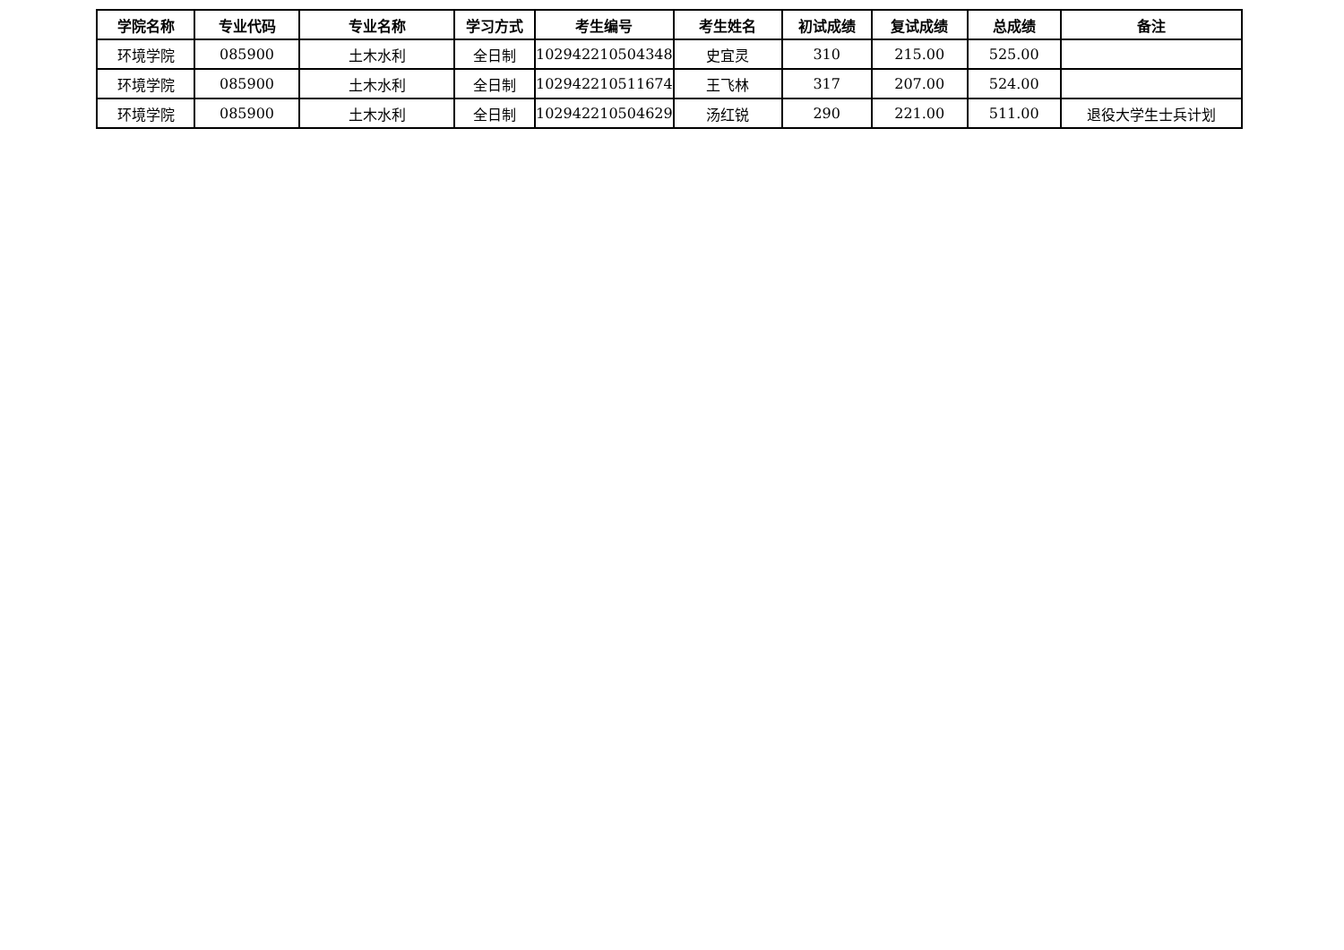| 学院名称 | 专业代码 | 专业名称 | 学习方式 | 考生编号 | 考生姓名 | 初试成绩 | 复试成绩 | 总成绩 | 备注 |
| --- | --- | --- | --- | --- | --- | --- | --- | --- | --- |
| 环境学院 | 085900 | 土木水利 | 全日制 | 102942210504348 | 史宜灵 | 310 | 215.00 | 525.00 | |
| 环境学院 | 085900 | 土木水利 | 全日制 | 102942210511674 | 王飞林 | 317 | 207.00 | 524.00 | |
| 环境学院 | 085900 | 土木水利 | 全日制 | 102942210504629 | 汤红锐 | 290 | 221.00 | 511.00 | 退役大学生士兵计划 |